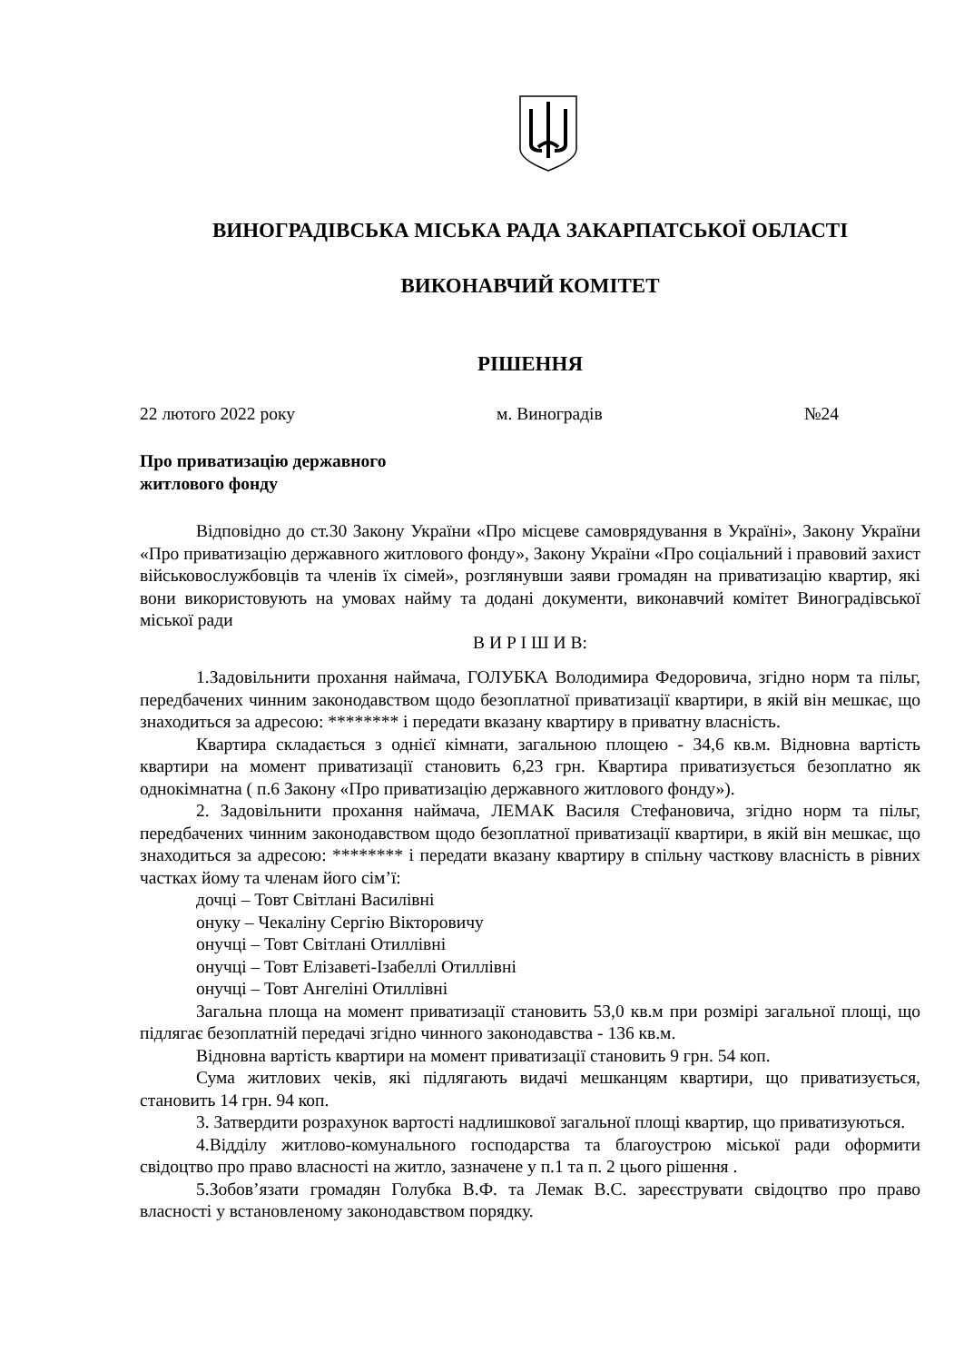ВИНОГРАДІВСЬКА МІСЬКА РАДА ЗАКАРПАТСЬКОЇ ОБЛАСТІ
ВИКОНАВЧИЙ КОМІТЕТ
РІШЕННЯ
22 лютого 2022 року м. Виноградів №24
Про приватизацію державного
житлового фонду
Відповідно до ст.30 Закону України «Про місцеве самоврядування в Україні», Закону України «Про приватизацію державного житлового фонду», Закону України «Про соціальний і правовий захист військовослужбовців та членів їх сімей», розглянувши заяви громадян на приватизацію квартир, які вони використовують на умовах найму та додані документи, виконавчий комітет Виноградівської міської ради
В И Р І Ш И В:
1.Задовільнити прохання наймача, ГОЛУБКА Володимира Федоровича, згідно норм та пільг, передбачених чинним законодавством щодо безоплатної приватизації квартири, в якій він мешкає, що знаходиться за адресою: ******** і передати вказану квартиру в приватну власність.
Квартира складається з однієї кімнати, загальною площею - 34,6 кв.м. Відновна вартість квартири на момент приватизації становить 6,23 грн. Квартира приватизується безоплатно як однокімнатна ( п.6 Закону «Про приватизацію державного житлового фонду»).
2. Задовільнити прохання наймача, ЛЕМАК Василя Стефановича, згідно норм та пільг, передбачених чинним законодавством щодо безоплатної приватизації квартири, в якій він мешкає, що знаходиться за адресою: ******** і передати вказану квартиру в спільну часткову власність в рівних частках йому та членам його сім’ї:
дочці – Товт Світлані Василівні
онуку – Чекаліну Сергію Вікторовичу
онучці – Товт Світлані Отиллівні
онучці – Товт Елізаветі-Ізабеллі Отиллівні
онучці – Товт Ангеліні Отиллівні
Загальна площа на момент приватизації становить 53,0 кв.м при розмірі загальної площі, що підлягає безоплатній передачі згідно чинного законодавства - 136 кв.м.
Відновна вартість квартири на момент приватизації становить 9 грн. 54 коп.
Сума житлових чеків, які підлягають видачі мешканцям квартири, що приватизується, становить 14 грн. 94 коп.
3. Затвердити розрахунок вартості надлишкової загальної площі квартир, що приватизуються.
4.Відділу житлово-комунального господарства та благоустрою міської ради оформити свідоцтво про право власності на житло, зазначене у п.1 та п. 2 цього рішення .
5.Зобов’язати громадян Голубка В.Ф. та Лемак В.С. зареєструвати свідоцтво про право власності у встановленому законодавством порядку.